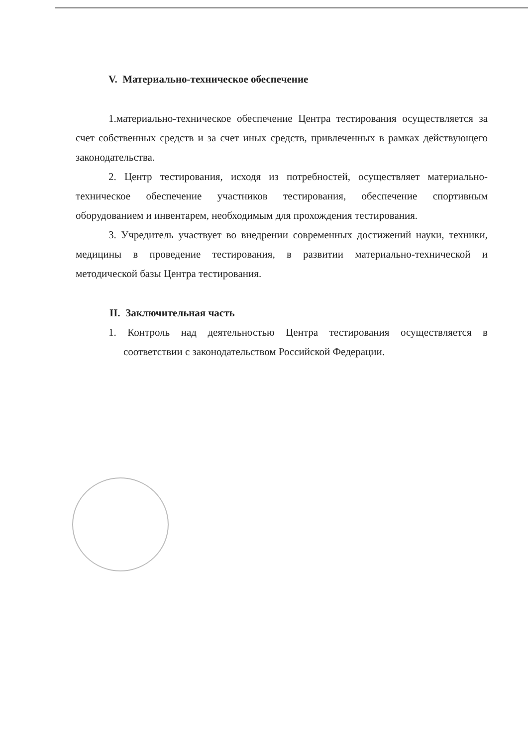V. Материально-техническое обеспечение
1.материально-техническое обеспечение Центра тестирования осуществляется за счет собственных средств и за счет иных средств, привлеченных в рамках действующего законодательства.
2. Центр тестирования, исходя из потребностей, осуществляет материально-техническое обеспечение участников тестирования, обеспечение спортивным оборудованием и инвентарем, необходимым для прохождения тестирования.
3. Учредитель участвует во внедрении современных достижений науки, техники, медицины в проведение тестирования, в развитии материально-технической и методической базы Центра тестирования.
II. Заключительная часть
1. Контроль над деятельностью Центра тестирования осуществляется в соответствии с законодательством Российской Федерации.